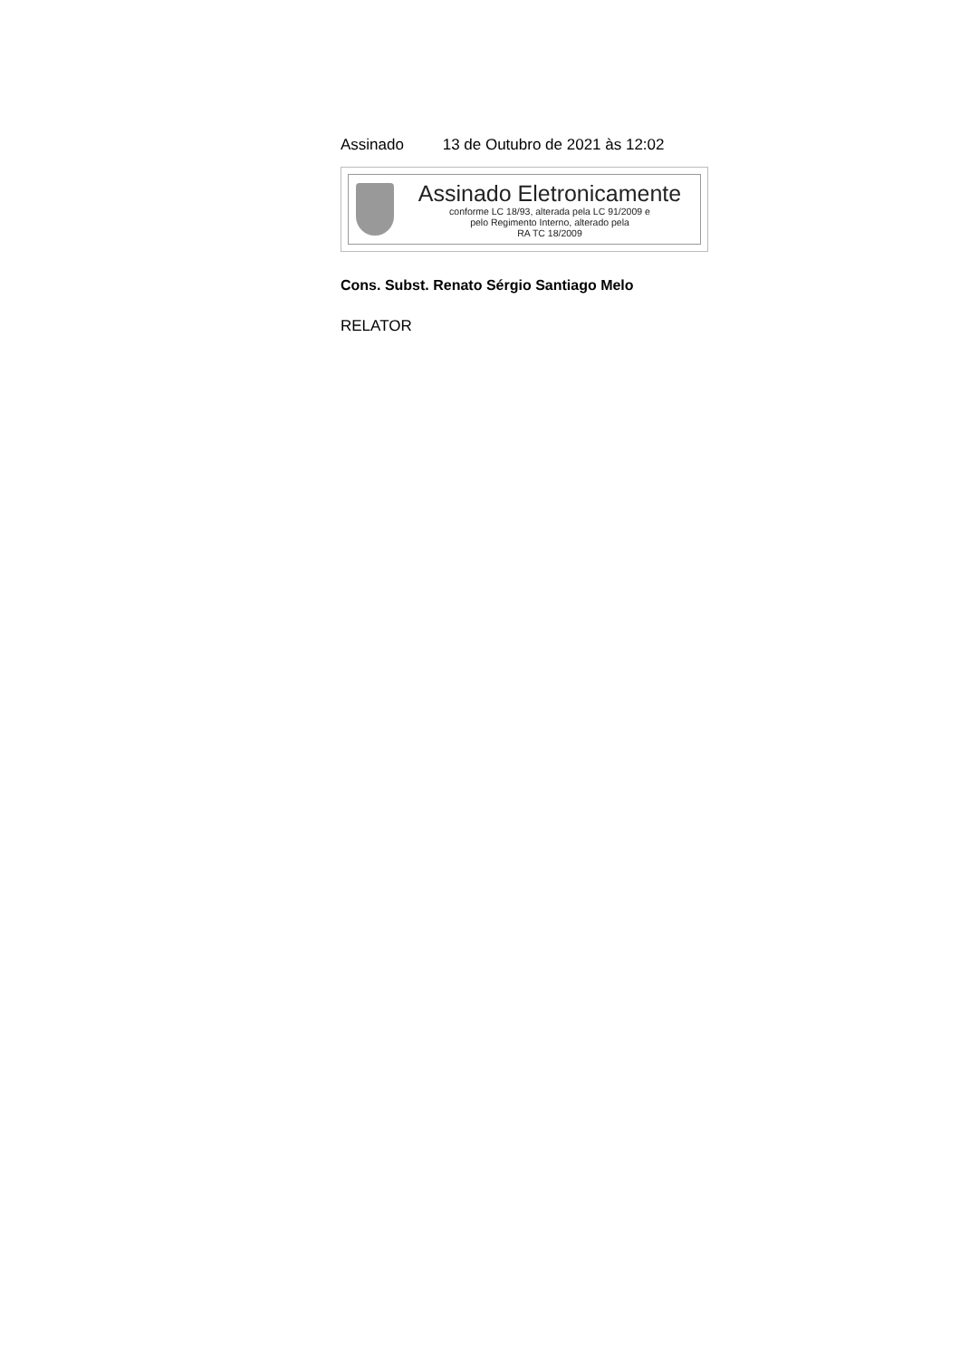Assinado 13 de Outubro de 2021 às 12:02
Assinado Eletronicamente
conforme LC 18/93, alterada pela LC 91/2009 e
pelo Regimento Interno, alterado pela
RA TC 18/2009
Cons. Subst. Renato Sérgio Santiago Melo
RELATOR